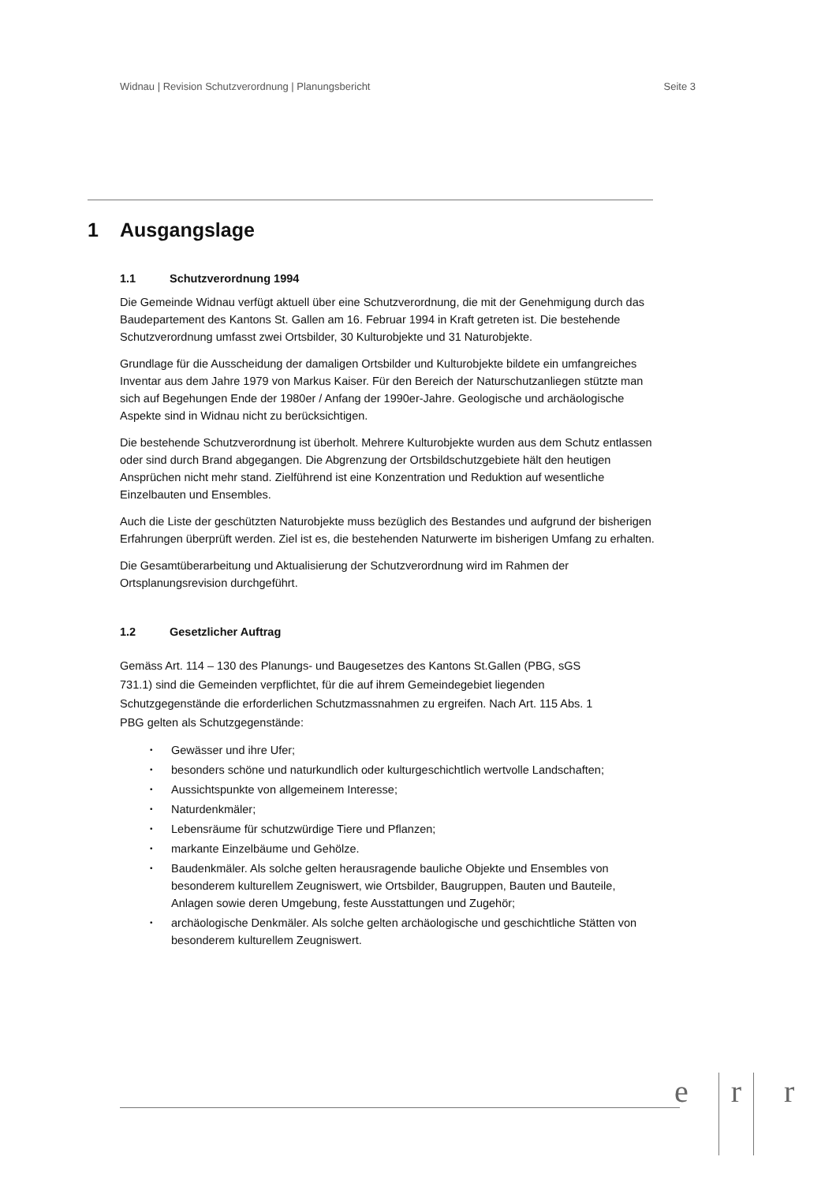Widnau | Revision Schutzverordnung | Planungsbericht Seite 3
1 Ausgangslage
1.1 Schutzverordnung 1994
Die Gemeinde Widnau verfügt aktuell über eine Schutzverordnung, die mit der Genehmigung durch das Baudepartement des Kantons St. Gallen am 16. Februar 1994 in Kraft getreten ist. Die bestehende Schutzverordnung umfasst zwei Ortsbilder, 30 Kulturobjekte und 31 Naturobjekte.
Grundlage für die Ausscheidung der damaligen Ortsbilder und Kulturobjekte bildete ein umfangreiches Inventar aus dem Jahre 1979 von Markus Kaiser. Für den Bereich der Naturschutzanliegen stützte man sich auf Begehungen Ende der 1980er / Anfang der 1990er-Jahre. Geologische und archäologische Aspekte sind in Widnau nicht zu berücksichtigen.
Die bestehende Schutzverordnung ist überholt. Mehrere Kulturobjekte wurden aus dem Schutz entlassen oder sind durch Brand abgegangen. Die Abgrenzung der Ortsbildschutzgebiete hält den heutigen Ansprüchen nicht mehr stand. Zielführend ist eine Konzentration und Reduktion auf wesentliche Einzelbauten und Ensembles.
Auch die Liste der geschützten Naturobjekte muss bezüglich des Bestandes und aufgrund der bisherigen Erfahrungen überprüft werden. Ziel ist es, die bestehenden Naturwerte im bisherigen Umfang zu erhalten.
Die Gesamtüberarbeitung und Aktualisierung der Schutzverordnung wird im Rahmen der Ortsplanungsrevision durchgeführt.
1.2 Gesetzlicher Auftrag
Gemäss Art. 114 – 130 des Planungs- und Baugesetzes des Kantons St.Gallen (PBG, sGS 731.1) sind die Gemeinden verpflichtet, für die auf ihrem Gemeindegebiet liegenden Schutzgegenstände die erforderlichen Schutzmassnahmen zu ergreifen. Nach Art. 115 Abs. 1 PBG gelten als Schutzgegenstände:
• Gewässer und ihre Ufer;
• besonders schöne und naturkundlich oder kulturgeschichtlich wertvolle Landschaften;
• Aussichtspunkte von allgemeinem Interesse;
• Naturdenkmäler;
• Lebensräume für schutzwürdige Tiere und Pflanzen;
• markante Einzelbäume und Gehölze.
• Baudenkmäler. Als solche gelten herausragende bauliche Objekte und Ensembles von besonderem kulturellem Zeugniswert, wie Ortsbilder, Baugruppen, Bauten und Bauteile, Anlagen sowie deren Umgebung, feste Ausstattungen und Zugehör;
• archäologische Denkmäler. Als solche gelten archäologische und geschichtliche Stätten von besonderem kulturellem Zeugniswert.
e r r